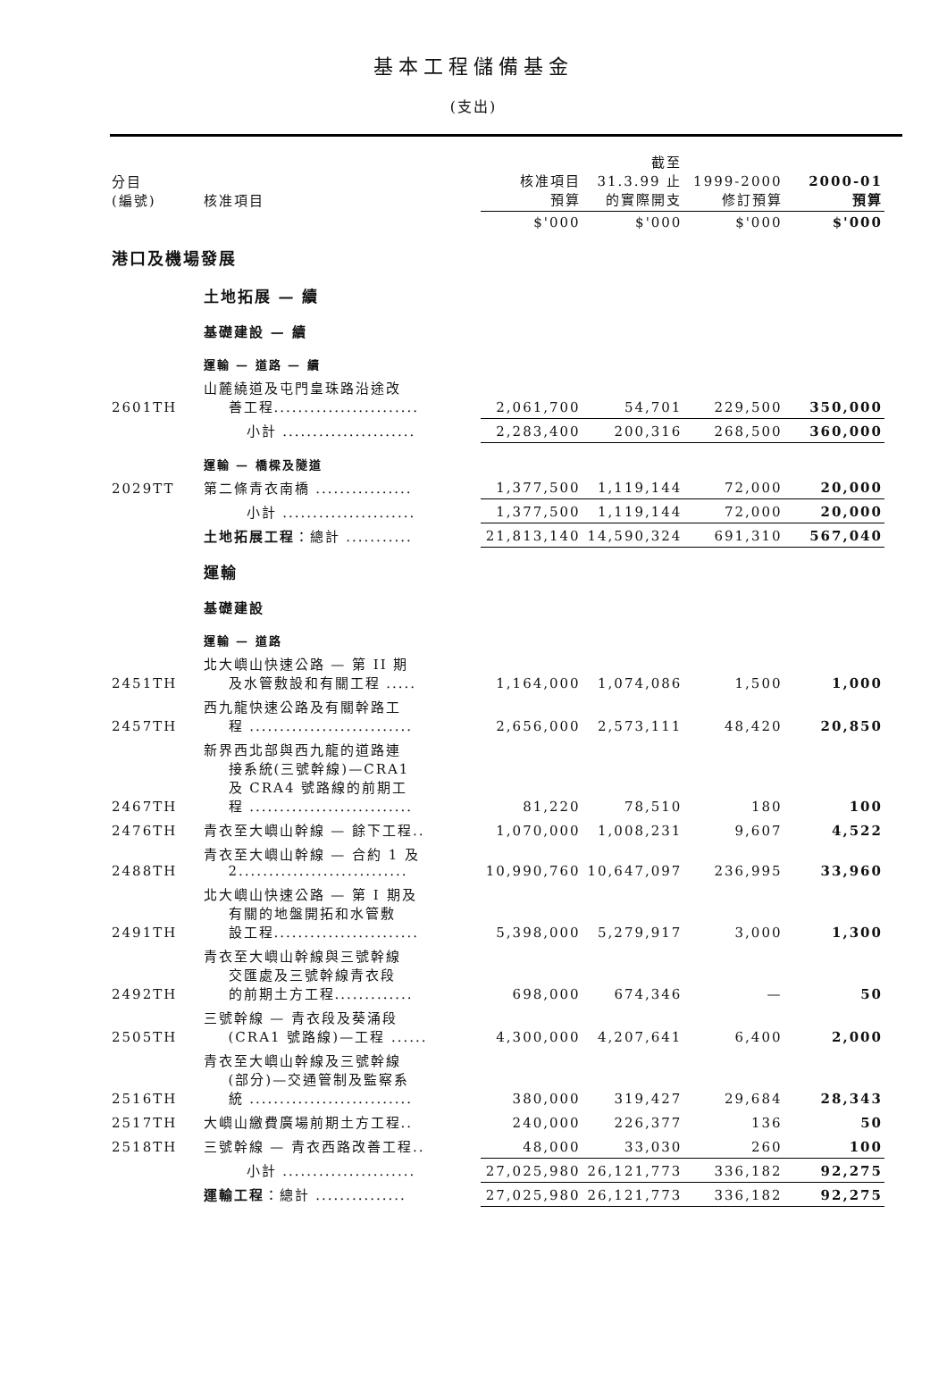基本工程儲備基金
(支出)
| 分目 (編號) | 核准項目 | 核准項目 預算 | 截至 31.3.99 止 的實際開支 | 1999-2000 修訂預算 | 2000-01 預算 |
| --- | --- | --- | --- | --- | --- |
| | | $'000 | $'000 | $'000 | $'000 |
| 港口及機場發展 | | | | | |
| | 土地拓展 — 續 | | | | |
| | 基礎建設 — 續 | | | | |
| | 運輸 — 道路 — 續 | | | | |
| 2601TH | 山麓繞道及屯門皇珠路沿途改 善工程........................ | 2,061,700 | 54,701 | 229,500 | 350,000 |
| | 小計 ...................... | 2,283,400 | 200,316 | 268,500 | 360,000 |
| | 運輸 — 橋樑及隧道 | | | | |
| 2029TT | 第二條青衣南橋 ................ | 1,377,500 | 1,119,144 | 72,000 | 20,000 |
| | 小計 ...................... | 1,377,500 | 1,119,144 | 72,000 | 20,000 |
| | 土地拓展工程 ：總計 ........... | 21,813,140 | 14,590,324 | 691,310 | 567,040 |
| | 運輸 | | | | |
| | 基礎建設 | | | | |
| | 運輸 — 道路 | | | | |
| 2451TH | 北大嶼山快速公路 — 第 II 期 及水管敷設和有關工程 ..... | 1,164,000 | 1,074,086 | 1,500 | 1,000 |
| 2457TH | 西九龍快速公路及有關幹路工 程 ........................... | 2,656,000 | 2,573,111 | 48,420 | 20,850 |
| 2467TH | 新界西北部與西九龍的道路連 接系統(三號幹線)—CRA1 及 CRA4 號路線的前期工 程 ........................... | 81,220 | 78,510 | 180 | 100 |
| 2476TH | 青衣至大嶼山幹線 — 餘下工程.. | 1,070,000 | 1,008,231 | 9,607 | 4,522 |
| 2488TH | 青衣至大嶼山幹線 — 合約 1 及 2............................ | 10,990,760 | 10,647,097 | 236,995 | 33,960 |
| 2491TH | 北大嶼山快速公路 — 第 I 期及 有關的地盤開拓和水管敷 設工程........................ | 5,398,000 | 5,279,917 | 3,000 | 1,300 |
| 2492TH | 青衣至大嶼山幹線與三號幹線 交匯處及三號幹線青衣段 的前期土方工程............. | 698,000 | 674,346 | — | 50 |
| 2505TH | 三號幹線 — 青衣段及葵涌段 (CRA1 號路線)—工程 ...... | 4,300,000 | 4,207,641 | 6,400 | 2,000 |
| 2516TH | 青衣至大嶼山幹線及三號幹線 (部分)—交通管制及監察系 統 ........................... | 380,000 | 319,427 | 29,684 | 28,343 |
| 2517TH | 大嶼山繳費廣場前期土方工程.. | 240,000 | 226,377 | 136 | 50 |
| 2518TH | 三號幹線 — 青衣西路改善工程.. | 48,000 | 33,030 | 260 | 100 |
| | 小計 ...................... | 27,025,980 | 26,121,773 | 336,182 | 92,275 |
| | 運輸工程 ：總計 ............... | 27,025,980 | 26,121,773 | 336,182 | 92,275 |